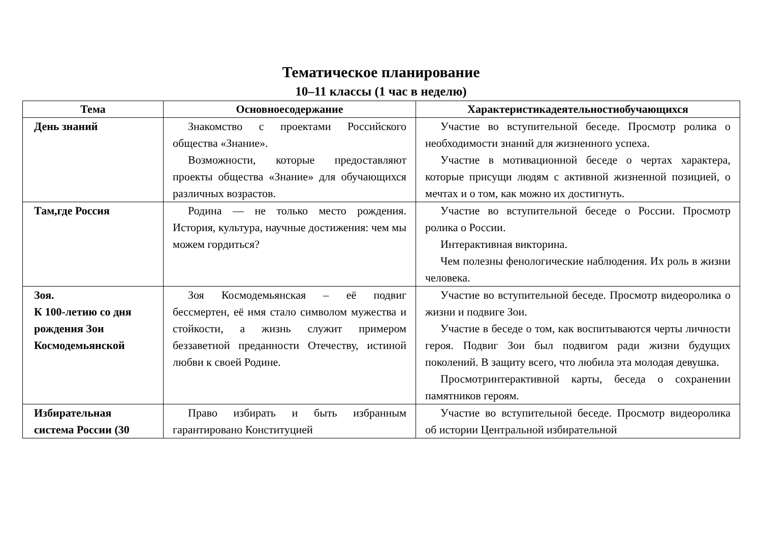Тематическое планирование
10–11 классы (1 час в неделю)
| Тема | Основноесодержание | Характеристикадеятельностиобучающихся |
| --- | --- | --- |
| День знаний | Знакомство с проектами Российского общества «Знание». Возможности, которые предоставляют проекты общества «Знание» для обучающихся различных возрастов. | Участие во вступительной беседе. Просмотр ролика о необходимости знаний для жизненного успеха. Участие в мотивационной беседе о чертах характера, которые присущи людям с активной жизненной позицией, о мечтах и о том, как можно их достигнуть. |
| Там,где Россия | Родина — не только место рождения. История, культура, научные достижения: чем мы можем гордиться? | Участие во вступительной беседе о России. Просмотр ролика о России. Интерактивная викторина. Чем полезны фенологические наблюдения. Их роль в жизни человека. |
| Зоя. К 100-летию со дня рождения Зои Космодемьянской | Зоя Космодемьянская – её подвиг бессмертен, её имя стало символом мужества и стойкости, а жизнь служит примером беззаветной преданности Отечеству, истиной любви к своей Родине. | Участие во вступительной беседе. Просмотр видеоролика о жизни и подвиге Зои. Участие в беседе о том, как воспитываются черты личности героя. Подвиг Зои был подвигом ради жизни будущих поколений. В защиту всего, что любила эта молодая девушка. Просмотринтерактивной карты, беседа о сохранении памятников героям. |
| Избирательная система России (30 | Право избирать и быть избранным гарантировано Конституцией | Участие во вступительной беседе. Просмотр видеоролика об истории Центральной избирательной |